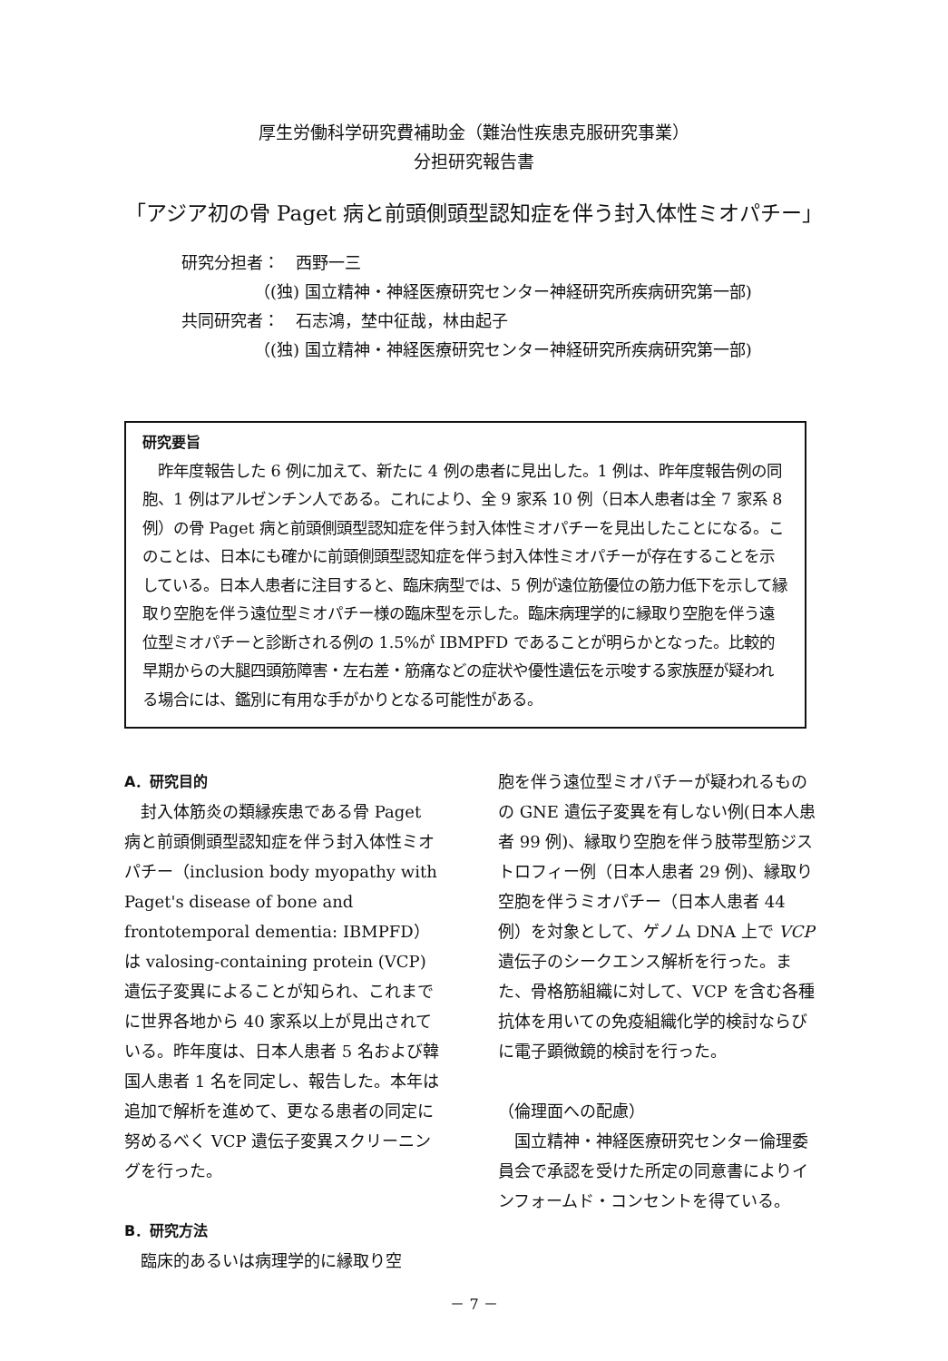厚生労働科学研究費補助金（難治性疾患克服研究事業）
分担研究報告書
「アジア初の骨 Paget 病と前頭側頭型認知症を伴う封入体性ミオパチー」
研究分担者：　西野一三
（(独) 国立精神・神経医療研究センター神経研究所疾病研究第一部)
共同研究者：　石志鴻，埜中征哉，林由起子
（(独) 国立精神・神経医療研究センター神経研究所疾病研究第一部)
研究要旨
　昨年度報告した 6 例に加えて、新たに 4 例の患者に見出した。1 例は、昨年度報告例の同胞、1 例はアルゼンチン人である。これにより、全 9 家系 10 例（日本人患者は全 7 家系 8 例）の骨 Paget 病と前頭側頭型認知症を伴う封入体性ミオパチーを見出したことになる。このことは、日本にも確かに前頭側頭型認知症を伴う封入体性ミオパチーが存在することを示している。日本人患者に注目すると、臨床病型では、5 例が遠位筋優位の筋力低下を示して縁取り空胞を伴う遠位型ミオパチー様の臨床型を示した。臨床病理学的に縁取り空胞を伴う遠位型ミオパチーと診断される例の 1.5%が IBMPFD であることが明らかとなった。比較的早期からの大腿四頭筋障害・左右差・筋痛などの症状や優性遺伝を示唆する家族歴が疑われる場合には、鑑別に有用な手がかりとなる可能性がある。
A．研究目的
　封入体筋炎の類縁疾患である骨 Paget 病と前頭側頭型認知症を伴う封入体性ミオパチー（inclusion body myopathy with Paget's disease of bone and frontotemporal dementia: IBMPFD）は valosing-containing protein (VCP)遺伝子変異によることが知られ、これまでに世界各地から 40 家系以上が見出されている。昨年度は、日本人患者 5 名および韓国人患者 1 名を同定し、報告した。本年は追加で解析を進めて、更なる患者の同定に努めるべく VCP 遺伝子変異スクリーニングを行った。
B．研究方法
　臨床的あるいは病理学的に縁取り空
胞を伴う遠位型ミオパチーが疑われるものの GNE 遺伝子変異を有しない例(日本人患者 99 例)、縁取り空胞を伴う肢帯型筋ジストロフィー例（日本人患者 29 例)、縁取り空胞を伴うミオパチー（日本人患者 44 例）を対象として、ゲノム DNA 上で VCP 遺伝子のシークエンス解析を行った。また、骨格筋組織に対して、VCP を含む各種抗体を用いての免疫組織化学的検討ならびに電子顕微鏡的検討を行った。
（倫理面への配慮）
　国立精神・神経医療研究センター倫理委員会で承認を受けた所定の同意書によりインフォームド・コンセントを得ている。
－ 7 －